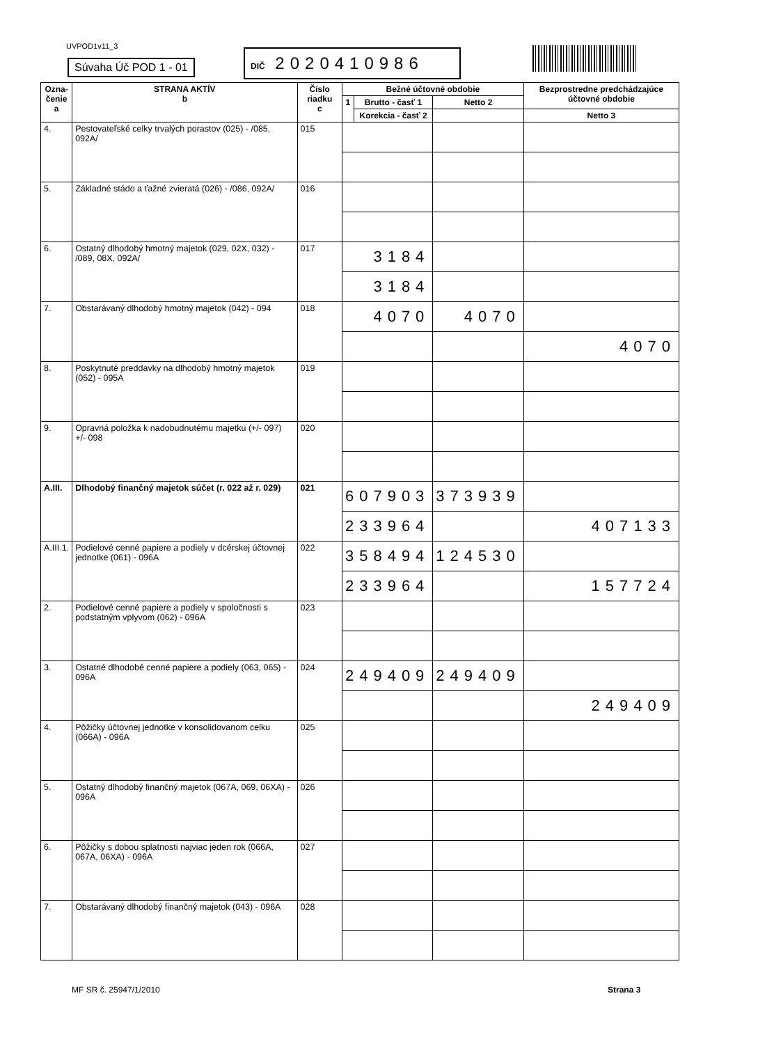UVPOD1v11_3
Súvaha Úč POD 1 - 01
DIČ 2020410986
| Ozna- čenie a | STRANA AKTÍV b | Číslo riadku c | Bežné účtovné obdobie | | | Bezprostredne predchádzajúce účtovné obdobie | |
| --- | --- | --- | --- | --- | --- | --- | --- |
| | | | 1 | Brutto - časť 1 | Netto 2 | | |
| | | | | Korekcia - časť 2 | | Netto 3 | |
| 4. | Pestovateľské celky trvalých porastov (025) - /085, 092A/ | 015 | | | | | |
| 5. | Základné stádo a ťažné zvieratá (026) - /086, 092A/ | 016 | | | | | |
| 6. | Ostatný dlhodobý hmotný majetok (029, 02X, 032) - /089, 08X, 092A/ | 017 | 3184 | | | | |
| | | | 3184 | | | | |
| 7. | Obstarávaný dlhodobý hmotný majetok (042) - 094 | 018 | 4070 | | 4070 | | |
| | | | | | | 4070 | |
| 8. | Poskytnuté preddavky na dlhodobý hmotný majetok (052) - 095A | 019 | | | | | |
| 9. | Opravná položka k nadobudnutému majetku (+/- 097) +/- 098 | 020 | | | | | |
| A.III. | Dlhodobý finančný majetok súčet (r. 022 až r. 029) | 021 | 607903 | | 373939 | | |
| | | | 233964 | | | 407133 | |
| A.III.1. | Podielové cenné papiere a podiely v dcérskej účtovnej jednotke (061) - 096A | 022 | 358494 | | 124530 | | |
| | | | 233964 | | | 157724 | |
| 2. | Podielové cenné papiere a podiely v spoločnosti s podstatným vplyvom (062) - 096A | 023 | | | | | |
| 3. | Ostatné dlhodobé cenné papiere a podiely (063, 065) - 096A | 024 | 249409 | | 249409 | | |
| | | | | | | 249409 | |
| 4. | Pôžičky účtovnej jednotke v konsolidovanom celku (066A) - 096A | 025 | | | | | |
| 5. | Ostatný dlhodobý finančný majetok (067A, 069, 06XA) - 096A | 026 | | | | | |
| 6. | Pôžičky s dobou splatnosti najviac jeden rok (066A, 067A, 06XA) - 096A | 027 | | | | | |
| 7. | Obstarávaný dlhodobý finančný majetok (043) - 096A | 028 | | | | | |
MF SR č. 25947/1/2010 Strana 3